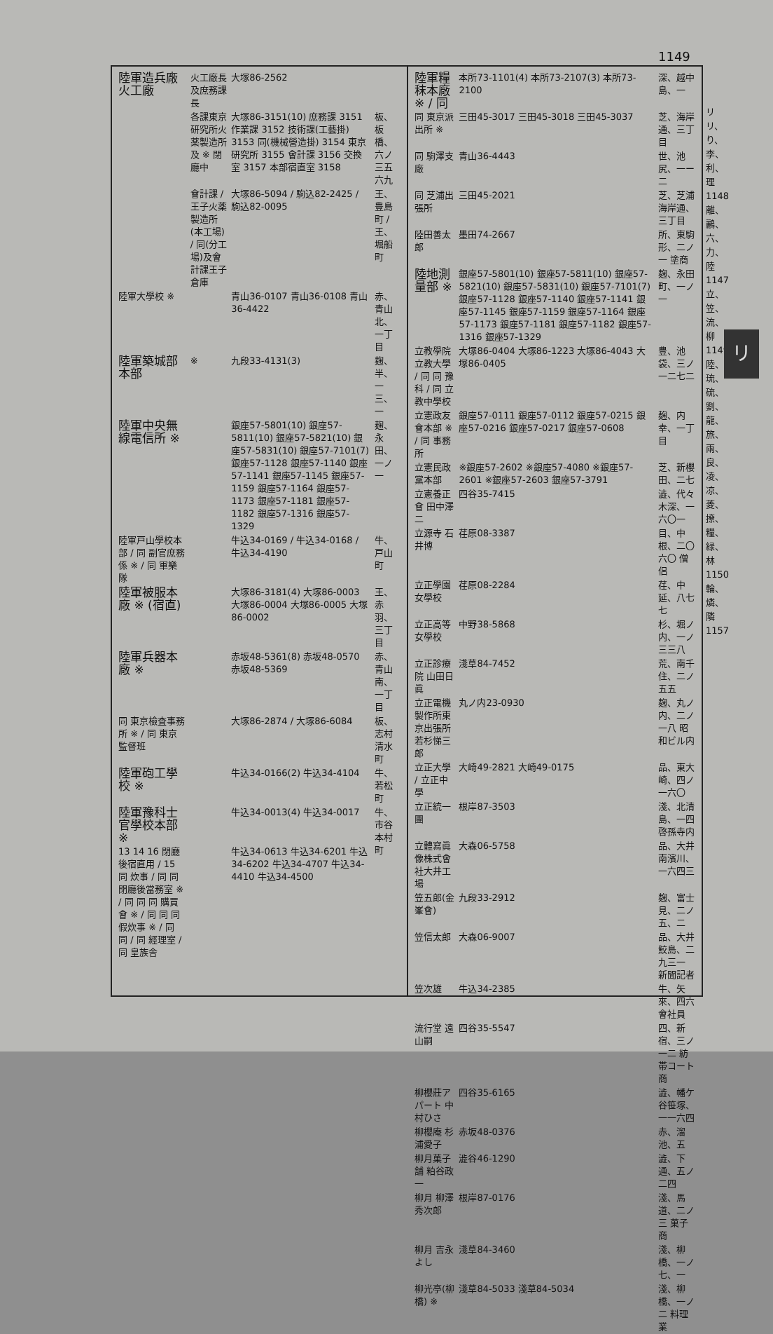1149
| 陸軍造兵廠 火工廠 | 火工廠長及庶務課長 | 大塚86-2562 | |
| | 各課東京研究所火薬製造所及 ※ 閉廳中 | 大塚86-3151(10) 庶務課 3151 作業課 3152 技術課(工藝掛) 3153 同(機械營造掛) 3154 東京研究所 3155 會計課 3156 交換室 3157 本部宿直室 3158 | 板、板橋、六ノ三五六九 |
| | 會計課 / 王子火薬製造所(本工場) / 同(分工場)及會計課王子倉庫 | 大塚86-5094 / 駒込82-2425 / 駒込82-0095 | 王、豊島町 / 王、堀船町 |
| 陸軍大學校 ※ | | 青山36-0107 青山36-0108 青山36-4422 | 赤、青山北、一丁目 |
| 陸軍築城部本部 | ※ | 九段33-4131(3) | 麹、半、一三、一 |
| 陸軍中央無線電信所 ※ | | 銀座57-5801(10) 銀座57-5811(10) 銀座57-5821(10) 銀座57-5831(10) 銀座57-7101(7) 銀座57-1128 銀座57-1140 銀座57-1141 銀座57-1145 銀座57-1159 銀座57-1164 銀座57-1173 銀座57-1181 銀座57-1182 銀座57-1316 銀座57-1329 | 麹、永田、一ノ一 |
| 陸軍戸山學校本部 / 同 副官庶務係 ※ / 同 軍樂隊 | | 牛込34-0169 / 牛込34-0168 / 牛込34-4190 | 牛、戸山町 |
| 陸軍被服本廠 ※ (宿直) | | 大塚86-3181(4) 大塚86-0003 大塚86-0004 大塚86-0005 大塚86-0002 | 王、赤羽、三丁目 |
| 陸軍兵器本廠 ※ | | 赤坂48-5361(8) 赤坂48-0570 赤坂48-5369 | 赤、青山南、一丁目 |
| 同 東京檢査事務所 ※ / 同 東京監督班 | | 大塚86-2874 / 大塚86-6084 | 板、志村清水町 |
| 陸軍砲工學校 ※ | | 牛込34-0166(2) 牛込34-4104 | 牛、若松町 |
| 陸軍豫科士官學校本部 ※ | | 牛込34-0013(4) 牛込34-0017 | 牛、市谷本村町 |
| 13 14 16 閉廳後宿直用 / 15 同 炊事 / 同 同閉廳後當務室 ※ / 同 同 同 購買會 ※ / 同 同 同 假炊事 ※ / 同 同 / 同 經理室 / 同 皇族舎 | | 牛込34-0613 牛込34-6201 牛込34-6202 牛込34-4707 牛込34-4410 牛込34-4500 | |
| 陸軍糧秣本廠 ※ / 同 | 本所73-1101(4) 本所73-2107(3) 本所73-2100 | 深、越中島、一 |
| 同 東京派出所 ※ | 三田45-3017 三田45-3018 三田45-3037 | 芝、海岸通、三丁目 |
| 同 駒澤支廠 | 青山36-4443 | 世、池尻、一ー二 |
| 同 芝浦出張所 | 三田45-2021 | 芝、芝浦海岸通、三丁目 |
| 陸田善太郎 | 墨田74-2667 | 所、東駒形、二ノ一 塗商 |
| 陸地測量部 ※ | 銀座57-5801(10) 銀座57-5811(10) 銀座57-5821(10) 銀座57-5831(10) 銀座57-7101(7) 銀座57-1128 銀座57-1140 銀座57-1141 銀座57-1145 銀座57-1159 銀座57-1164 銀座57-1173 銀座57-1181 銀座57-1182 銀座57-1316 銀座57-1329 | 麹、永田町、一ノ一 |
| 立教學院立教大學 / 同 同 豫科 / 同 立教中學校 | 大塚86-0404 大塚86-1223 大塚86-4043 大塚86-0405 | 豊、池袋、三ノ一二七二 |
| 立憲政友會本部 ※ / 同 事務所 | 銀座57-0111 銀座57-0112 銀座57-0215 銀座57-0216 銀座57-0217 銀座57-0608 | 麹、内幸、一丁目 |
| 立憲民政黨本部 | ※銀座57-2602 ※銀座57-4080 ※銀座57-2601 ※銀座57-2603 銀座57-3791 | 芝、新櫻田、二七 |
| 立憲養正會 田中澤二 | 四谷35-7415 | 澁、代々木深、一六〇一 |
| 立源寺 石井博 | 荏原08-3387 | 目、中根、二〇六〇 僧侶 |
| 立正學園女學校 | 荏原08-2284 | 荏、中延、八七七 |
| 立正高等女學校 | 中野38-5868 | 杉、堀ノ内、一ノ三三八 |
| 立正診療院 山田日眞 | 淺草84-7452 | 荒、南千住、二ノ五五 |
| 立正電機製作所東京出張所 若杉悌三郎 | 丸ノ内23-0930 | 麹、丸ノ内、二ノ一八 昭和ビル内 |
| 立正大學 / 立正中學 | 大崎49-2821 大崎49-0175 | 品、東大崎、四ノ一六〇 |
| 立正統一團 | 根岸87-3503 | 淺、北清島、一四 啓孫寺内 |
| 立體寫眞像株式會社大井工場 | 大森06-5758 | 品、大井南濱川、一六四三 |
| 笠五郎(金峯會) | 九段33-2912 | 麹、富士見、二ノ五、二 |
| 笠信太郎 | 大森06-9007 | 品、大井鮫島、二九三一 新聞記者 |
| 笠次雄 | 牛込34-2385 | 牛、矢來、四六 會社員 |
| 流行堂 遠山嗣 | 四谷35-5547 | 四、新宿、三ノ一二 紡帯コート商 |
| 柳櫻莊アパート 中村ひさ | 四谷35-6165 | 澁、幡ケ谷笹塚、一一六四 |
| 柳櫻庵 杉浦愛子 | 赤坂48-0376 | 赤、溜池、五 |
| 柳月菓子舗 粕谷政一 | 澁谷46-1290 | 澁、下通、五ノ二四 |
| 柳月 柳澤秀次郎 | 根岸87-0176 | 淺、馬道、二ノ三 菓子商 |
| 柳月 吉永よし | 淺草84-3460 | 淺、柳橋、一ノ七、一 |
| 柳光亭(柳橋) ※ | 淺草84-5033 淺草84-5034 | 淺、柳橋、一ノ二 料理業 |
リ リ、り、李、利、理 1148 離、鸝、六、力、陸 1147 立、笠、流、柳 1149 陸、琉、硫、劉、龍、旅、兩、良、凌、凉、菱、撩、糧、緑、林 1150 輪、燐、隣 1157
リ